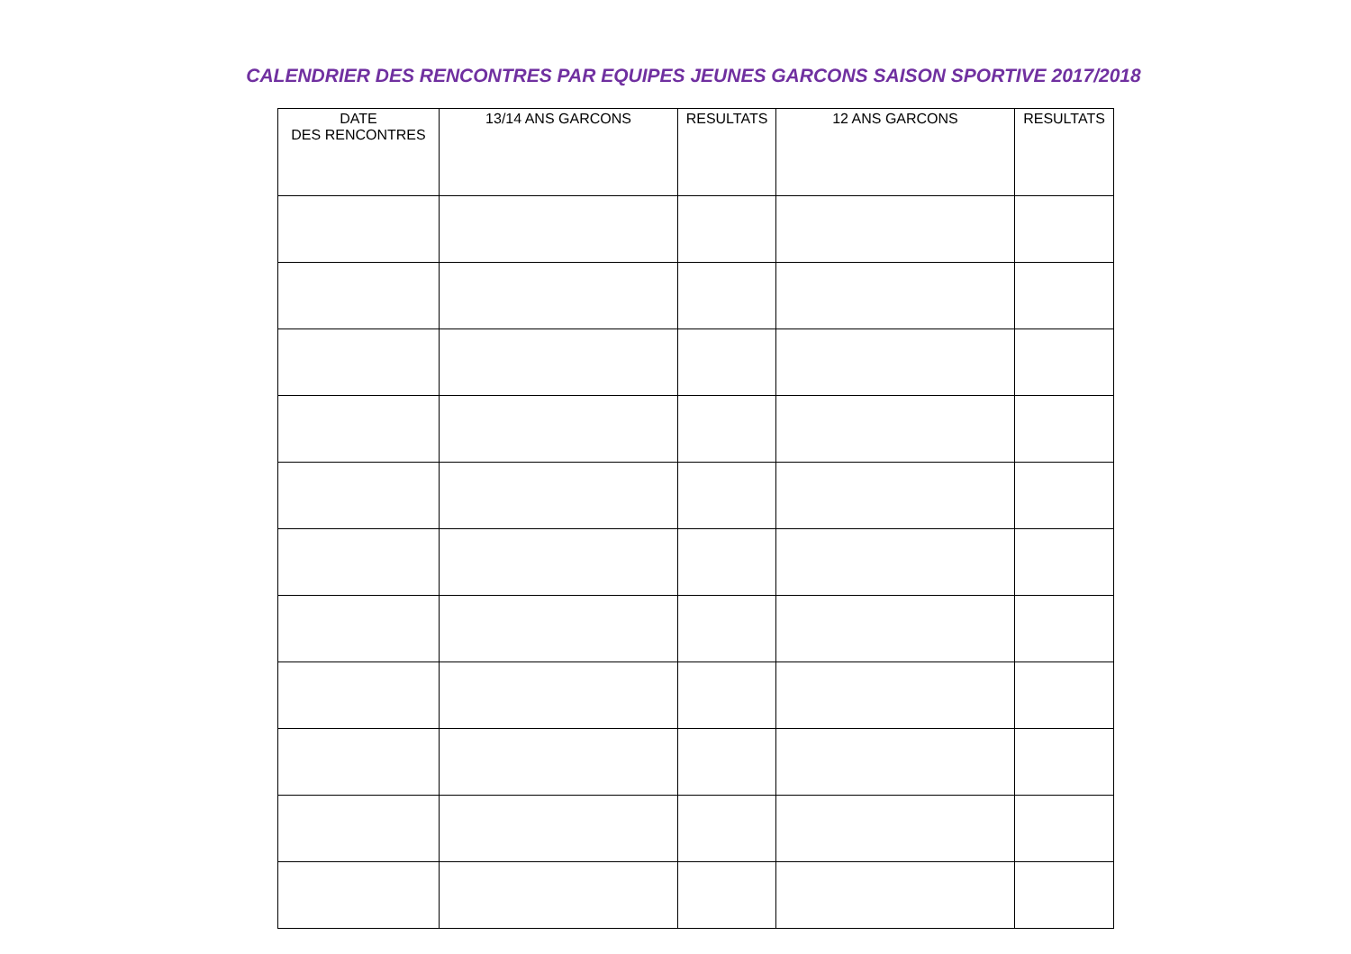CALENDRIER DES RENCONTRES PAR EQUIPES JEUNES GARCONS SAISON SPORTIVE 2017/2018
| DATE DES RENCONTRES | 13/14 ANS GARCONS | RESULTATS | 12 ANS GARCONS | RESULTATS |
| --- | --- | --- | --- | --- |